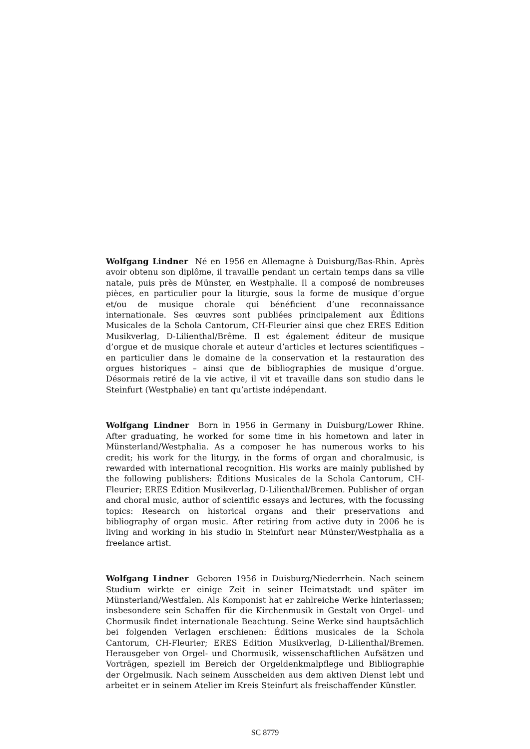Wolfgang Lindner Né en 1956 en Allemagne à Duisburg/Bas-Rhin. Après avoir obtenu son diplôme, il travaille pendant un certain temps dans sa ville natale, puis près de Münster, en Westphalie. Il a composé de nombreuses pièces, en particulier pour la liturgie, sous la forme de musique d’orgue et/ou de musique chorale qui bénéficient d’une reconnaissance internationale. Ses œuvres sont publiées principalement aux Éditions Musicales de la Schola Cantorum, CH-Fleurier ainsi que chez ERES Edition Musikverlag, D-Lilienthal/Brême. Il est également éditeur de musique d’orgue et de musique chorale et auteur d’articles et lectures scientifiques – en particulier dans le domaine de la conservation et la restauration des orgues historiques – ainsi que de bibliographies de musique d’orgue. Désormais retiré de la vie active, il vit et travaille dans son studio dans le Steinfurt (Westphalie) en tant qu’artiste indépendant.
Wolfgang Lindner Born in 1956 in Germany in Duisburg/Lower Rhine. After graduating, he worked for some time in his hometown and later in Münsterland/Westphalia. As a composer he has numerous works to his credit; his work for the liturgy, in the forms of organ and choralmusic, is rewarded with international recognition. His works are mainly published by the following publishers: Éditions Musicales de la Schola Cantorum, CH-Fleurier; ERES Edition Musikverlag, D-Lilienthal/Bremen. Publisher of organ and choral music, author of scientific essays and lectures, with the focussing topics: Research on historical organs and their preservations and bibliography of organ music. After retiring from active duty in 2006 he is living and working in his studio in Steinfurt near Münster/Westphalia as a freelance artist.
Wolfgang Lindner Geboren 1956 in Duisburg/Niederrhein. Nach seinem Studium wirkte er einige Zeit in seiner Heimatstadt und später im Münsterland/Westfalen. Als Komponist hat er zahlreiche Werke hinterlassen; insbesondere sein Schaffen für die Kirchenmusik in Gestalt von Orgel- und Chormusik findet internationale Beachtung. Seine Werke sind hauptsächlich bei folgenden Verlagen erschienen: Éditions musicales de la Schola Cantorum, CH-Fleurier; ERES Edition Musikverlag, D-Lilienthal/Bremen. Herausgeber von Orgel- und Chormusik, wissenschaftlichen Aufsätzen und Vorträgen, speziell im Bereich der Orgeldenkmalpflege und Bibliographie der Orgelmusik. Nach seinem Ausscheiden aus dem aktiven Dienst lebt und arbeitet er in seinem Atelier im Kreis Steinfurt als freischaffender Künstler.
SC 8779